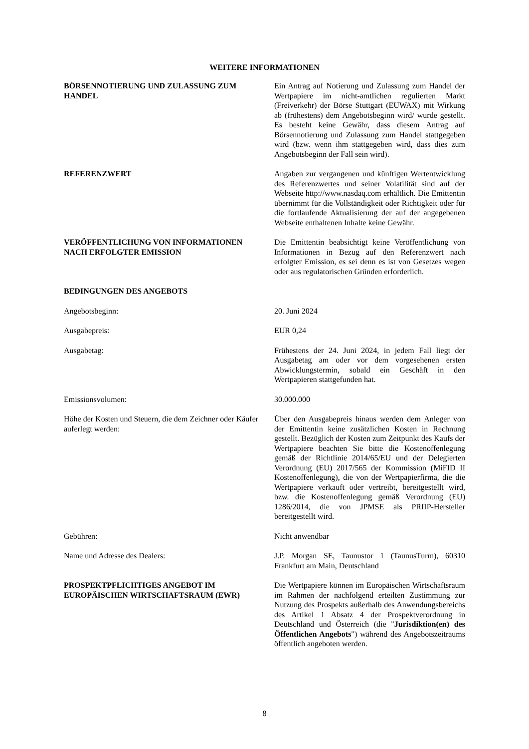WEITERE INFORMATIONEN
| BÖRSENNOTIERUNG UND ZULASSUNG ZUM HANDEL | Ein Antrag auf Notierung und Zulassung zum Handel der Wertpapiere im nicht-amtlichen regulierten Markt (Freiverkehr) der Börse Stuttgart (EUWAX) mit Wirkung ab (frühestens) dem Angebotsbeginn wird/ wurde gestellt. Es besteht keine Gewähr, dass diesem Antrag auf Börsennotierung und Zulassung zum Handel stattgegeben wird (bzw. wenn ihm stattgegeben wird, dass dies zum Angebotsbeginn der Fall sein wird). |
| REFERENZWERT | Angaben zur vergangenen und künftigen Wertentwicklung des Referenzwertes und seiner Volatilität sind auf der Webseite http://www.nasdaq.com erhältlich. Die Emittentin übernimmt für die Vollständigkeit oder Richtigkeit oder für die fortlaufende Aktualisierung der auf der angegebenen Webseite enthaltenen Inhalte keine Gewähr. |
| VERÖFFENTLICHUNG VON INFORMATIONEN NACH ERFOLGTER EMISSION | Die Emittentin beabsichtigt keine Veröffentlichung von Informationen in Bezug auf den Referenzwert nach erfolgter Emission, es sei denn es ist von Gesetzes wegen oder aus regulatorischen Gründen erforderlich. |
| BEDINGUNGEN DES ANGEBOTS | |
| Angebotsbeginn: | 20. Juni 2024 |
| Ausgabepreis: | EUR 0,24 |
| Ausgabetag: | Frühestens der 24. Juni 2024, in jedem Fall liegt der Ausgabetag am oder vor dem vorgesehenen ersten Abwicklungstermin, sobald ein Geschäft in den Wertpapieren stattgefunden hat. |
| Emissionsvolumen: | 30.000.000 |
| Höhe der Kosten und Steuern, die dem Zeichner oder Käufer auferlegt werden: | Über den Ausgabepreis hinaus werden dem Anleger von der Emittentin keine zusätzlichen Kosten in Rechnung gestellt. Bezüglich der Kosten zum Zeitpunkt des Kaufs der Wertpapiere beachten Sie bitte die Kostenoffenlegung gemäß der Richtlinie 2014/65/EU und der Delegierten Verordnung (EU) 2017/565 der Kommission (MiFID II Kostenoffenlegung), die von der Wertpapierfirma, die die Wertpapiere verkauft oder vertreibt, bereitgestellt wird, bzw. die Kostenoffenlegung gemäß Verordnung (EU) 1286/2014, die von JPMSE als PRIIP-Hersteller bereitgestellt wird. |
| Gebühren: | Nicht anwendbar |
| Name und Adresse des Dealers: | J.P. Morgan SE, Taunustor 1 (TaunusTurm), 60310 Frankfurt am Main, Deutschland |
| PROSPEKTPFLICHTIGES ANGEBOT IM EUROPÄISCHEN WIRTSCHAFTSRAUM (EWR) | Die Wertpapiere können im Europäischen Wirtschaftsraum im Rahmen der nachfolgend erteilten Zustimmung zur Nutzung des Prospekts außerhalb des Anwendungsbereichs des Artikel 1 Absatz 4 der Prospektverordnung in Deutschland und Österreich (die " Jurisdiktion(en) des Öffentlichen Angebots ") während des Angebotszeitraums öffentlich angeboten werden. |
8